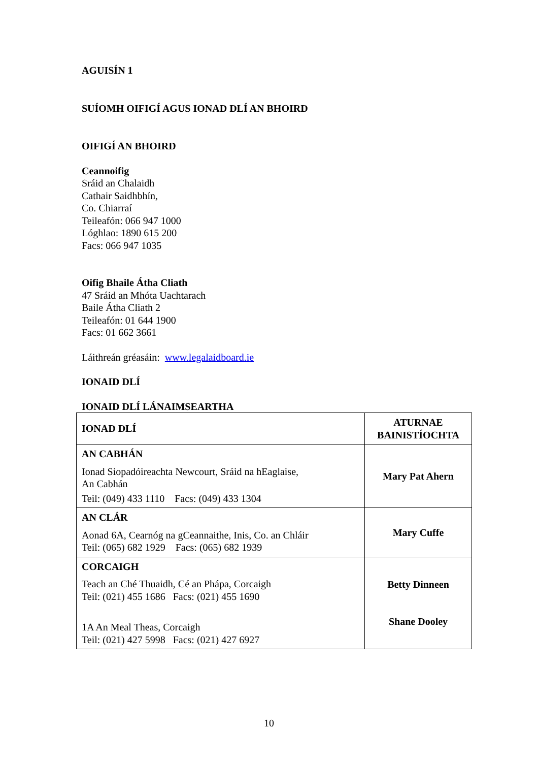AGUISÍN 1
SUÍOMH OIFIGÍ AGUS IONAD DLÍ AN BHOIRD
OIFIGÍ AN BHOIRD
Ceannoifig
Sráid an Chalaidh
Cathair Saidhbhín,
Co. Chiarraí
Teileafón: 066 947 1000
Lóghlao: 1890 615 200
Facs: 066 947 1035
Oifig Bhaile Átha Cliath
47 Sráid an Mhóta Uachtarach
Baile Átha Cliath 2
Teileafón: 01 644 1900
Facs: 01 662 3661
Láithreán gréasáin: www.legalaidboard.ie
IONAID DLÍ
IONAID DLÍ LÁNAIMSEARTHA
| IONAD DLÍ | ATURNAE BAINISTÍOCHTA |
| AN CABHÁN Ionad Siopadóireachta Newcourt, Sráid na hEaglaise, An Cabhán Teil: (049) 433 1110 Facs: (049) 433 1304 | Mary Pat Ahern |
| AN CLÁR Aonad 6A, Cearnóg na gCeannaithe, Inis, Co. an Chláir Teil: (065) 682 1929 Facs: (065) 682 1939 | Mary Cuffe |
| CORCAIGH Teach an Ché Thuaidh, Cé an Phápa, Corcaigh Teil: (021) 455 1686 Facs: (021) 455 1690 1A An Meal Theas, Corcaigh Teil: (021) 427 5998 Facs: (021) 427 6927 | Betty Dinneen Shane Dooley |
10